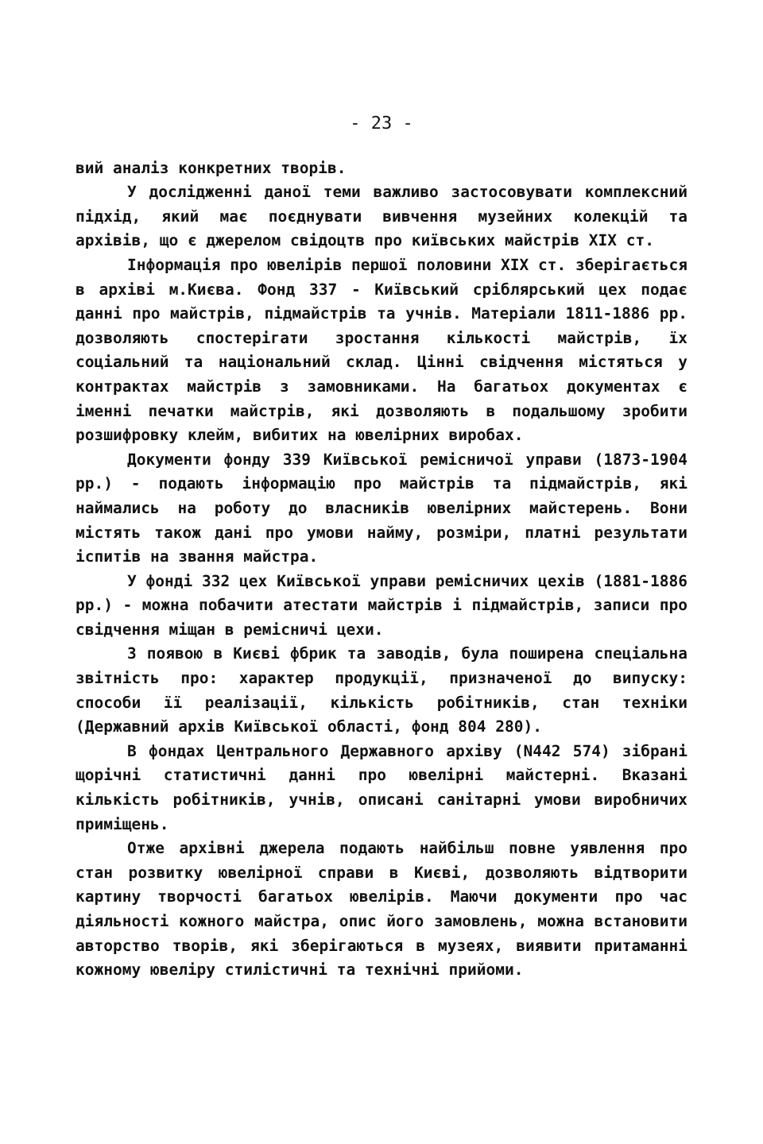- 23 -
вий аналіз конкретних творів.
У дослідженні даної теми важливо застосовувати комплексний підхід, який має поєднувати вивчення музейних колекцій та архівів, що є джерелом свідоцтв про київських майстрів XIX ст.
Інформація про ювелірів першої половини XIX ст. зберігається в архіві м.Києва. Фонд 337 - Київський сріблярський цех подає данні про майстрів, підмайстрів та учнів. Матеріали 1811-1886 рр. дозволяють спостерігати зростання кількості майстрів, їх соціальний та національний склад. Цінні свідчення містяться у контрактах майстрів з замовниками. На багатьох документах є іменні печатки майстрів, які дозволяють в подальшому зробити розшифровку клейм, вибитих на ювелірних виробах.
Документи фонду 339 Київської ремісничої управи (1873-1904 рр.) - подають інформацію про майстрів та підмайстрів, які наймались на роботу до власників ювелірних майстерень. Вони містять також дані про умови найму, розміри, платні результати іспитів на звання майстра.
У фонді 332 цех Київської управи ремісничих цехів (1881-1886 рр.) - можна побачити атестати майстрів і підмайстрів, записи про свідчення міщан в ремісничі цехи.
З появою в Києві фбрик та заводів, була поширена спеціальна звітність про: характер продукції, призначеної до випуску: способи її реалізації, кількість робітників, стан техніки (Державний архів Київської області, фонд 804 280).
В фондах Центрального Державного архіву (N442 574) зібрані щорічні статистичні данні про ювелірні майстерні. Вказані кількість робітників, учнів, описані санітарні умови виробничих приміщень.
Отже архівні джерела подають найбільш повне уявлення про стан розвитку ювелірної справи в Києві, дозволяють відтворити картину творчості багатьох ювелірів. Маючи документи про час діяльності кожного майстра, опис його замовлень, можна встановити авторство творів, які зберігаються в музеях, виявити притаманні кожному ювеліру стилістичні та технічні прийоми.